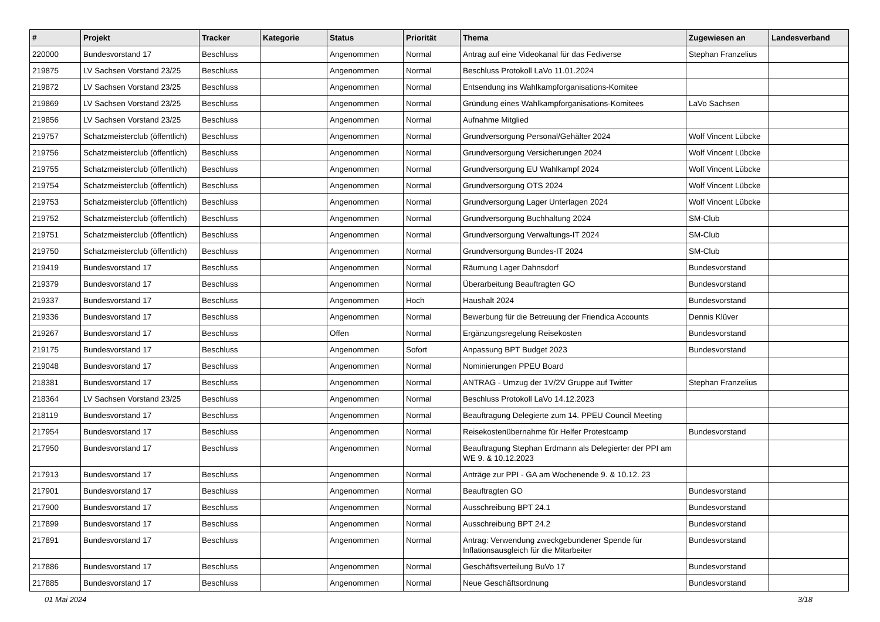| # | Projekt | Tracker | Kategorie | Status | Priorität | Thema | Zugewiesen an | Landesverband |
| --- | --- | --- | --- | --- | --- | --- | --- | --- |
| 220000 | Bundesvorstand 17 | Beschluss | | Angenommen | Normal | Antrag auf eine Videokanal für das Fediverse | Stephan Franzelius | |
| 219875 | LV Sachsen Vorstand 23/25 | Beschluss | | Angenommen | Normal | Beschluss Protokoll LaVo 11.01.2024 | | |
| 219872 | LV Sachsen Vorstand 23/25 | Beschluss | | Angenommen | Normal | Entsendung ins Wahlkampforganisations-Komitee | | |
| 219869 | LV Sachsen Vorstand 23/25 | Beschluss | | Angenommen | Normal | Gründung eines Wahlkampforganisations-Komitees | LaVo Sachsen | |
| 219856 | LV Sachsen Vorstand 23/25 | Beschluss | | Angenommen | Normal | Aufnahme Mitglied | | |
| 219757 | Schatzmeisterclub (öffentlich) | Beschluss | | Angenommen | Normal | Grundversorgung Personal/Gehälter 2024 | Wolf Vincent Lübcke | |
| 219756 | Schatzmeisterclub (öffentlich) | Beschluss | | Angenommen | Normal | Grundversorgung Versicherungen 2024 | Wolf Vincent Lübcke | |
| 219755 | Schatzmeisterclub (öffentlich) | Beschluss | | Angenommen | Normal | Grundversorgung EU Wahlkampf 2024 | Wolf Vincent Lübcke | |
| 219754 | Schatzmeisterclub (öffentlich) | Beschluss | | Angenommen | Normal | Grundversorgung OTS 2024 | Wolf Vincent Lübcke | |
| 219753 | Schatzmeisterclub (öffentlich) | Beschluss | | Angenommen | Normal | Grundversorgung Lager Unterlagen 2024 | Wolf Vincent Lübcke | |
| 219752 | Schatzmeisterclub (öffentlich) | Beschluss | | Angenommen | Normal | Grundversorgung Buchhaltung 2024 | SM-Club | |
| 219751 | Schatzmeisterclub (öffentlich) | Beschluss | | Angenommen | Normal | Grundversorgung Verwaltungs-IT 2024 | SM-Club | |
| 219750 | Schatzmeisterclub (öffentlich) | Beschluss | | Angenommen | Normal | Grundversorgung Bundes-IT 2024 | SM-Club | |
| 219419 | Bundesvorstand 17 | Beschluss | | Angenommen | Normal | Räumung Lager Dahnsdorf | Bundesvorstand | |
| 219379 | Bundesvorstand 17 | Beschluss | | Angenommen | Normal | Überarbeitung Beauftragten GO | Bundesvorstand | |
| 219337 | Bundesvorstand 17 | Beschluss | | Angenommen | Hoch | Haushalt 2024 | Bundesvorstand | |
| 219336 | Bundesvorstand 17 | Beschluss | | Angenommen | Normal | Bewerbung für die Betreuung der Friendica Accounts | Dennis Klüver | |
| 219267 | Bundesvorstand 17 | Beschluss | | Offen | Normal | Ergänzungsregelung Reisekosten | Bundesvorstand | |
| 219175 | Bundesvorstand 17 | Beschluss | | Angenommen | Sofort | Anpassung BPT Budget 2023 | Bundesvorstand | |
| 219048 | Bundesvorstand 17 | Beschluss | | Angenommen | Normal | Nominierungen PPEU Board | | |
| 218381 | Bundesvorstand 17 | Beschluss | | Angenommen | Normal | ANTRAG - Umzug der 1V/2V Gruppe auf Twitter | Stephan Franzelius | |
| 218364 | LV Sachsen Vorstand 23/25 | Beschluss | | Angenommen | Normal | Beschluss Protokoll LaVo 14.12.2023 | | |
| 218119 | Bundesvorstand 17 | Beschluss | | Angenommen | Normal | Beauftragung Delegierte zum 14. PPEU Council Meeting | | |
| 217954 | Bundesvorstand 17 | Beschluss | | Angenommen | Normal | Reisekostenübernahme für Helfer Protestcamp | Bundesvorstand | |
| 217950 | Bundesvorstand 17 | Beschluss | | Angenommen | Normal | Beauftragung Stephan Erdmann als Delegierter der PPI am WE 9. & 10.12.2023 | | |
| 217913 | Bundesvorstand 17 | Beschluss | | Angenommen | Normal | Anträge zur PPI - GA am Wochenende 9. & 10.12. 23 | | |
| 217901 | Bundesvorstand 17 | Beschluss | | Angenommen | Normal | Beauftragten GO | Bundesvorstand | |
| 217900 | Bundesvorstand 17 | Beschluss | | Angenommen | Normal | Ausschreibung BPT 24.1 | Bundesvorstand | |
| 217899 | Bundesvorstand 17 | Beschluss | | Angenommen | Normal | Ausschreibung BPT 24.2 | Bundesvorstand | |
| 217891 | Bundesvorstand 17 | Beschluss | | Angenommen | Normal | Antrag: Verwendung zweckgebundener Spende für Inflationsausgleich für die Mitarbeiter | Bundesvorstand | |
| 217886 | Bundesvorstand 17 | Beschluss | | Angenommen | Normal | Geschäftsverteilung BuVo 17 | Bundesvorstand | |
| 217885 | Bundesvorstand 17 | Beschluss | | Angenommen | Normal | Neue Geschäftsordnung | Bundesvorstand | |
01 Mai 2024 3/18